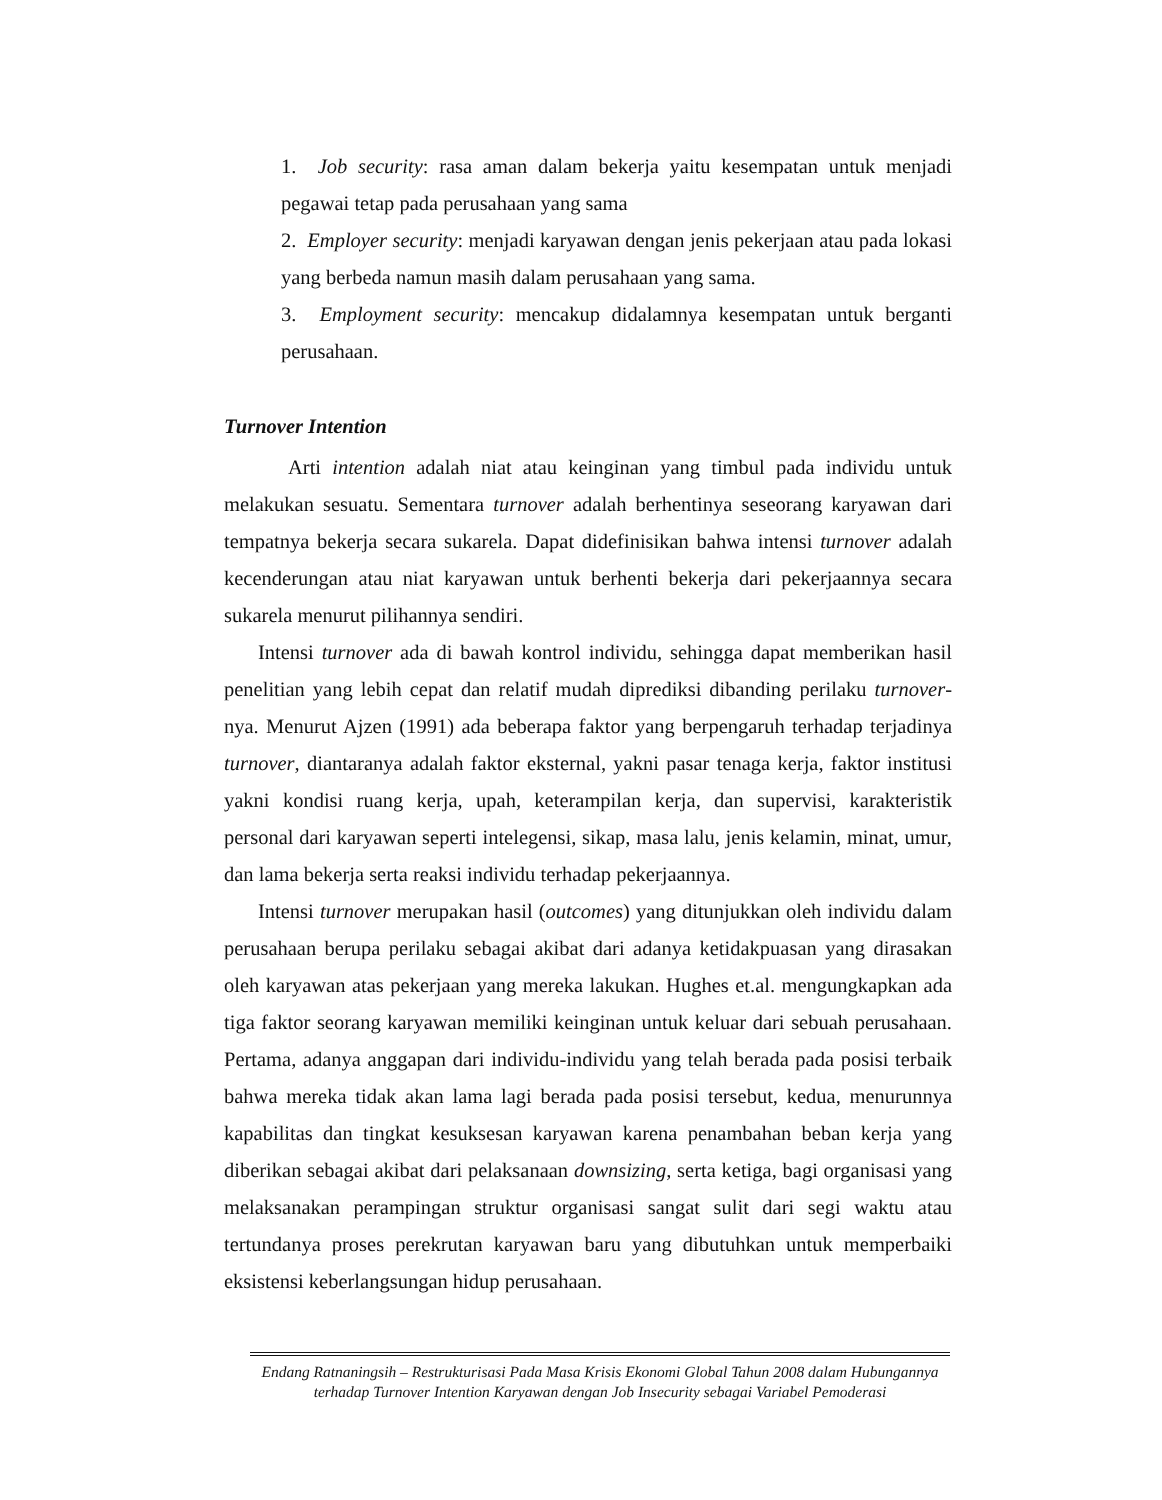1. Job security: rasa aman dalam bekerja yaitu kesempatan untuk menjadi pegawai tetap pada perusahaan yang sama
2. Employer security: menjadi karyawan dengan jenis pekerjaan atau pada lokasi yang berbeda namun masih dalam perusahaan yang sama.
3. Employment security: mencakup didalamnya kesempatan untuk berganti perusahaan.
Turnover Intention
Arti intention adalah niat atau keinginan yang timbul pada individu untuk melakukan sesuatu. Sementara turnover adalah berhentinya seseorang karyawan dari tempatnya bekerja secara sukarela. Dapat didefinisikan bahwa intensi turnover adalah kecenderungan atau niat karyawan untuk berhenti bekerja dari pekerjaannya secara sukarela menurut pilihannya sendiri.
Intensi turnover ada di bawah kontrol individu, sehingga dapat memberikan hasil penelitian yang lebih cepat dan relatif mudah diprediksi dibanding perilaku turnover-nya. Menurut Ajzen (1991) ada beberapa faktor yang berpengaruh terhadap terjadinya turnover, diantaranya adalah faktor eksternal, yakni pasar tenaga kerja, faktor institusi yakni kondisi ruang kerja, upah, keterampilan kerja, dan supervisi, karakteristik personal dari karyawan seperti intelegensi, sikap, masa lalu, jenis kelamin, minat, umur, dan lama bekerja serta reaksi individu terhadap pekerjaannya.
Intensi turnover merupakan hasil (outcomes) yang ditunjukkan oleh individu dalam perusahaan berupa perilaku sebagai akibat dari adanya ketidakpuasan yang dirasakan oleh karyawan atas pekerjaan yang mereka lakukan. Hughes et.al. mengungkapkan ada tiga faktor seorang karyawan memiliki keinginan untuk keluar dari sebuah perusahaan. Pertama, adanya anggapan dari individu-individu yang telah berada pada posisi terbaik bahwa mereka tidak akan lama lagi berada pada posisi tersebut, kedua, menurunnya kapabilitas dan tingkat kesuksesan karyawan karena penambahan beban kerja yang diberikan sebagai akibat dari pelaksanaan downsizing, serta ketiga, bagi organisasi yang melaksanakan perampingan struktur organisasi sangat sulit dari segi waktu atau tertundanya proses perekrutan karyawan baru yang dibutuhkan untuk memperbaiki eksistensi keberlangsungan hidup perusahaan.
Endang Ratnaningsih – Restrukturisasi Pada Masa Krisis Ekonomi Global Tahun 2008 dalam Hubungannya terhadap Turnover Intention Karyawan dengan Job Insecurity sebagai Variabel Pemoderasi